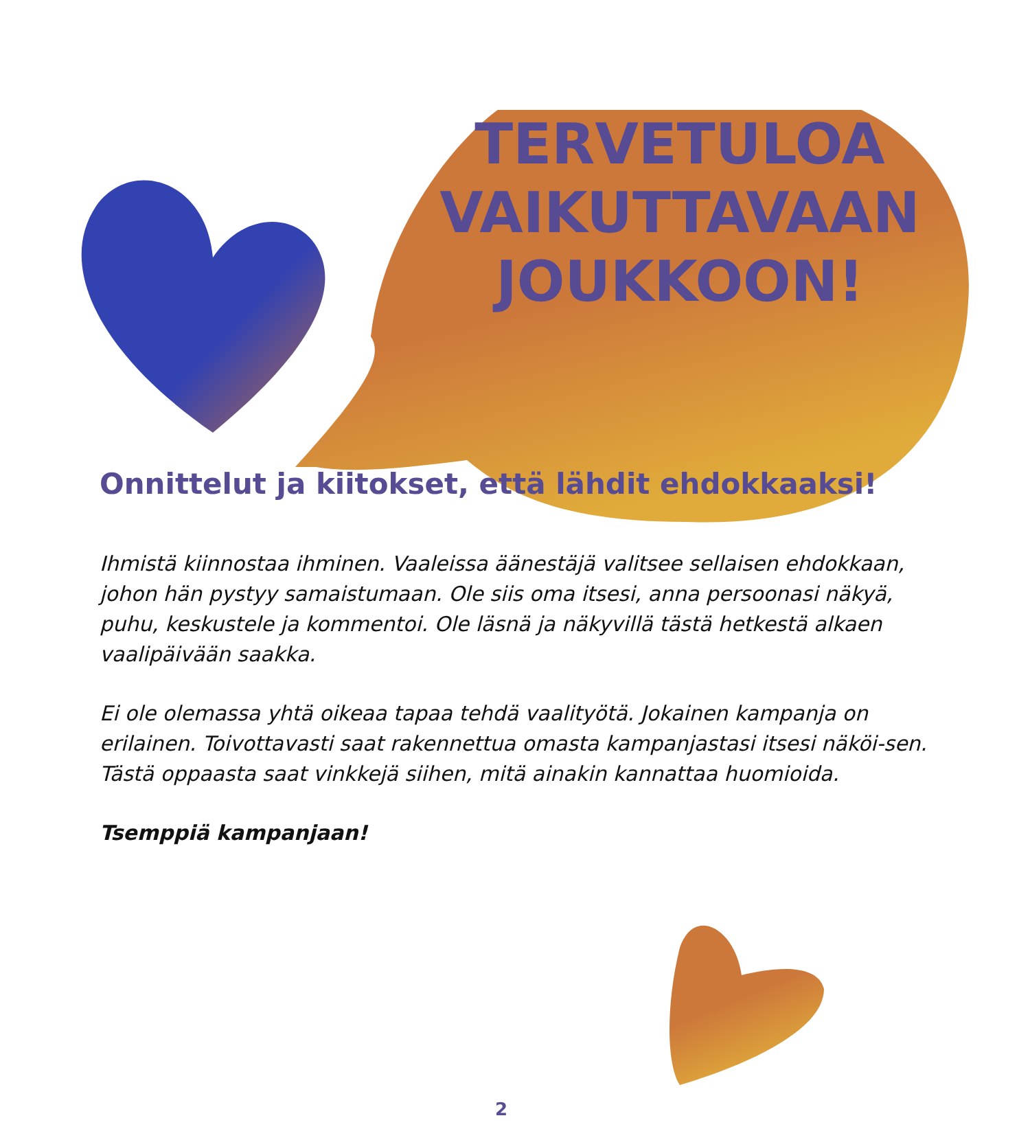TERVETULOA
VAIKUTTAVAAN
JOUKKOON!
Onnittelut ja kiitokset, että lähdit ehdokkaaksi!
Ihmistä kiinnostaa ihminen. Vaaleissa äänestäjä valitsee sellaisen ehdokkaan, johon hän pystyy samaistumaan. Ole siis oma itsesi, anna persoonasi näkyä, puhu, keskustele ja kommentoi. Ole läsnä ja näkyvillä tästä hetkestä alkaen vaalipäivään saakka.
Ei ole olemassa yhtä oikeaa tapaa tehdä vaalityötä. Jokainen kampanja on erilainen. Toivottavasti saat rakennettua omasta kampanjastasi itsesi näköi-sen. Tästä oppaasta saat vinkkejä siihen, mitä ainakin kannattaa huomioida.
Tsemppiä kampanjaan!
2